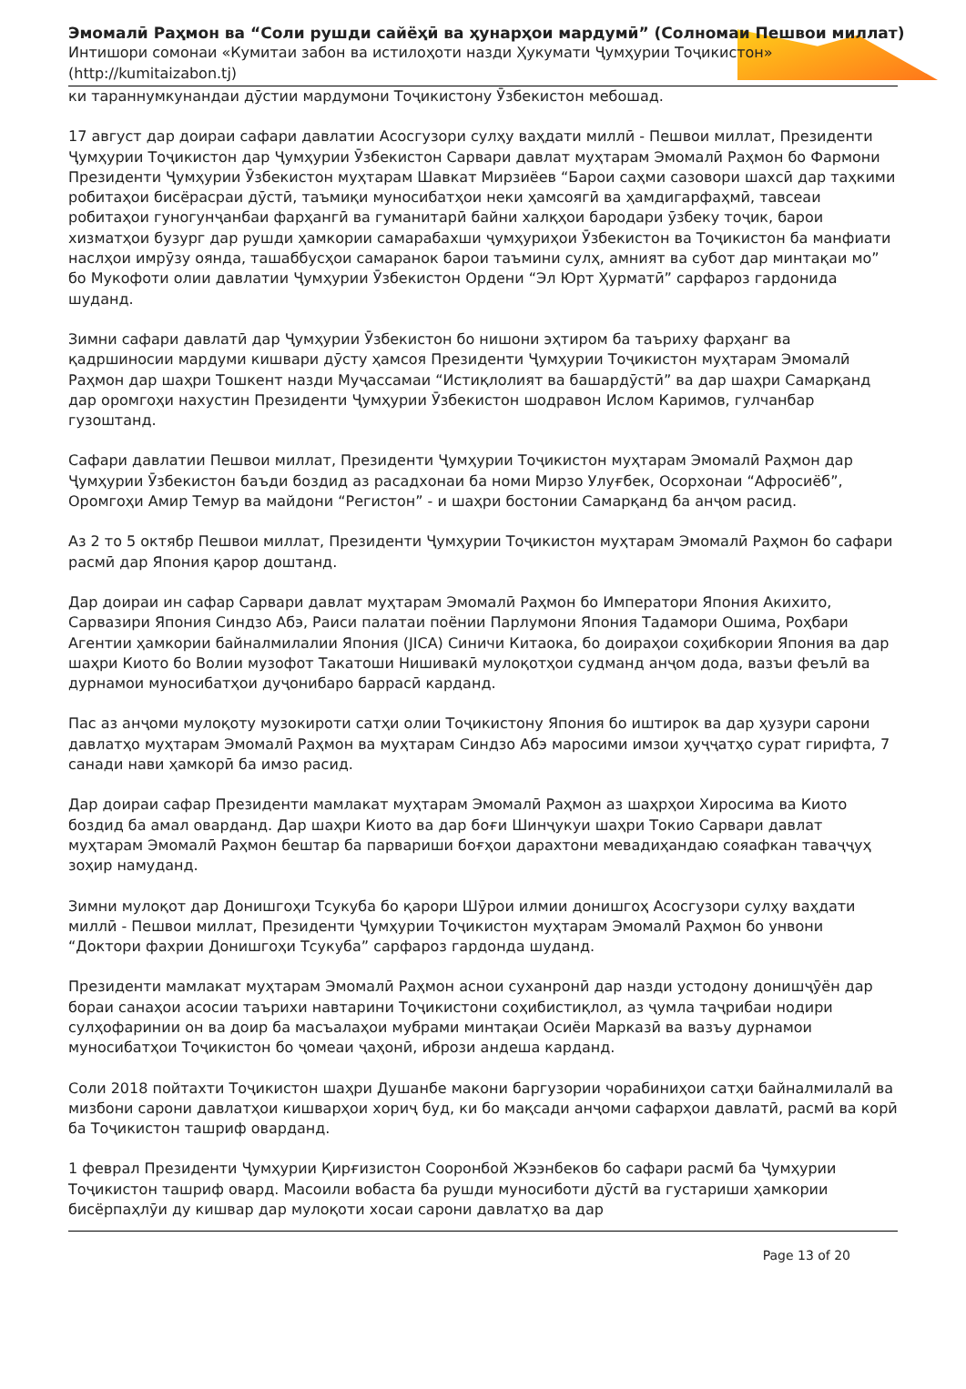Эмомалӣ Раҳмон ва “Соли рушди сайёҳӣ ва ҳунарҳои мардумӣ” (Солномаи Пешвои миллат)
Интишори сомонаи «Кумитаи забон ва истилоҳоти назди Ҳукумати Ҷумҳурии Тоҷикистон»
(http://kumitaizabon.tj)
ки тараннумкунандаи дӯстии мардумони Тоҷикистону Ӯзбекистон мебошад.
17 август дар доираи сафари давлатии Асосгузори сулҳу ваҳдати миллӣ - Пешвои миллат, Президенти Ҷумҳурии Тоҷикистон дар Ҷумҳурии Ӯзбекистон Сарвари давлат муҳтарам Эмомалӣ Раҳмон бо Фармони Президенти Ҷумҳурии Ӯзбекистон муҳтарам Шавкат Мирзиёев “Барои саҳми сазовори шахсӣ дар таҳкими робитаҳои бисёрасраи дӯстӣ, таъмиқи муносибатҳои неки ҳамсоягӣ ва ҳамдигарфаҳмӣ, тавсеаи робитаҳои гуногунҷанбаи фарҳангӣ ва гуманитарӣ байни халқҳои бародари ӯзбеку тоҷик, барои хизматҳои бузург дар рушди ҳамкории самарабахши ҷумҳуриҳои Ӯзбекистон ва Тоҷикистон ба манфиати наслҳои имрӯзу оянда, ташаббусҳои самаранок барои таъмини сулҳ, амният ва субот дар минтақаи мо” бо Мукофоти олии давлатии Ҷумҳурии Ӯзбекистон Ордени “Эл Юрт Ҳурматӣ” сарфароз гардонида шуданд.
Зимни сафари давлатӣ дар Ҷумҳурии Ӯзбекистон бо нишони эҳтиром ба таъриху фарҳанг ва қадршиносии мардуми кишвари дӯсту ҳамсоя Президенти Ҷумҳурии Тоҷикистон муҳтарам Эмомалӣ Раҳмон дар шаҳри Тошкент назди Муҷассамаи “Истиқлолият ва башардӯстӣ” ва дар шаҳри Самарқанд дар оромгоҳи нахустин Президенти Ҷумҳурии Ӯзбекистон шодравон Ислом Каримов, гулчанбар гузоштанд.
Сафари давлатии Пешвои миллат, Президенти Ҷумҳурии Тоҷикистон муҳтарам Эмомалӣ Раҳмон дар Ҷумҳурии Ӯзбекистон баъди боздид аз расадхонаи ба номи Мирзо Улуғбек, Осорхонаи “Афросиёб”, Оромгоҳи Амир Темур ва майдони “Регистон” - и шаҳри бостонии Самарқанд ба анҷом расид.
Аз 2 то 5 октябр Пешвои миллат, Президенти Ҷумҳурии Тоҷикистон муҳтарам Эмомалӣ Раҳмон бо сафари расмӣ дар Япония қарор доштанд.
Дар доираи ин сафар Сарвари давлат муҳтарам Эмомалӣ Раҳмон бо Императори Япония Акихито, Сарвазири Япония Синдзо Абэ, Раиси палатаи поёнии Парлумони Япония Тадамори Ошима, Роҳбари Агентии ҳамкории байналмилалии Япония (JICA) Синичи Китаока, бо доираҳои соҳибкории Япония ва дар шаҳри Киото бо Волии музофот Такатоши Нишивакӣ мулоқотҳои судманд анҷом дода, вазъи феълӣ ва дурнамои муносибатҳои дуҷонибаро баррасӣ карданд.
Пас аз анҷоми мулоқоту музокироти сатҳи олии Тоҷикистону Япония бо иштирок ва дар ҳузури сарони давлатҳо муҳтарам Эмомалӣ Раҳмон ва муҳтарам Синдзо Абэ маросими имзои ҳуҷҷатҳо сурат гирифта, 7 санади нави ҳамкорӣ ба имзо расид.
Дар доираи сафар Президенти мамлакат муҳтарам Эмомалӣ Раҳмон аз шаҳрҳои Хиросима ва Киото боздид ба амал оварданд. Дар шаҳри Киото ва дар боғи Шинҷукуи шаҳри Токио Сарвари давлат муҳтарам Эмомалӣ Раҳмон бештар ба парвариши боғҳои дарахтони мевадиҳандаю сояафкан таваҷҷуҳ зоҳир намуданд.
Зимни мулоқот дар Донишгоҳи Тсукуба бо қарори Шӯрои илмии донишгоҳ Асосгузори сулҳу ваҳдати миллӣ - Пешвои миллат, Президенти Ҷумҳурии Тоҷикистон муҳтарам Эмомалӣ Раҳмон бо унвони “Доктори фахрии Донишгоҳи Тсукуба” сарфароз гардонда шуданд.
Президенти мамлакат муҳтарам Эмомалӣ Раҳмон аснои суханронӣ дар назди устодону донишҷӯён дар бораи санаҳои асосии таърихи навтарини Тоҷикистони соҳибистиқлол, аз ҷумла таҷрибаи нодири сулҳофаринии он ва доир ба масъалаҳои мубрами минтақаи Осиёи Марказӣ ва вазъу дурнамои муносибатҳои Тоҷикистон бо ҷомеаи ҷаҳонӣ, ибрози андеша карданд.
Соли 2018 пойтахти Тоҷикистон шаҳри Душанбе макони баргузории чорабиниҳои сатҳи байналмилалӣ ва мизбони сарони давлатҳои кишварҳои хориҷ буд, ки бо мақсади анҷоми сафарҳои давлатӣ, расмӣ ва корӣ ба Тоҷикистон ташриф оварданд.
1 феврал Президенти Ҷумҳурии Қирғизистон Сооронбой Жээнбеков бо сафари расмӣ ба Ҷумҳурии Тоҷикистон ташриф овард. Масоили вобаста ба рушди муносиботи дӯстӣ ва густариши ҳамкории бисёрпаҳлӯи ду кишвар дар мулоқоти хосаи сарони давлатҳо ва дар
Page 13 of 20